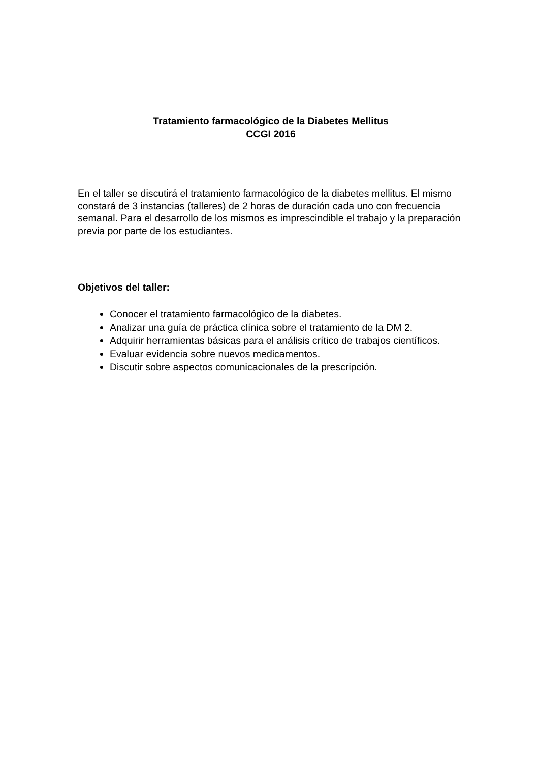Tratamiento farmacológico de la Diabetes Mellitus
CCGI 2016
En el taller se discutirá el tratamiento farmacológico de la diabetes mellitus. El mismo constará de 3 instancias (talleres) de 2 horas de duración cada uno con frecuencia semanal. Para el desarrollo de los mismos es imprescindible el trabajo y la preparación previa por parte de los estudiantes.
Objetivos del taller:
Conocer el tratamiento farmacológico de la diabetes.
Analizar una guía de práctica clínica sobre el tratamiento de la DM 2.
Adquirir herramientas básicas para el análisis crítico de trabajos científicos.
Evaluar evidencia sobre nuevos medicamentos.
Discutir sobre aspectos comunicacionales de la prescripción.